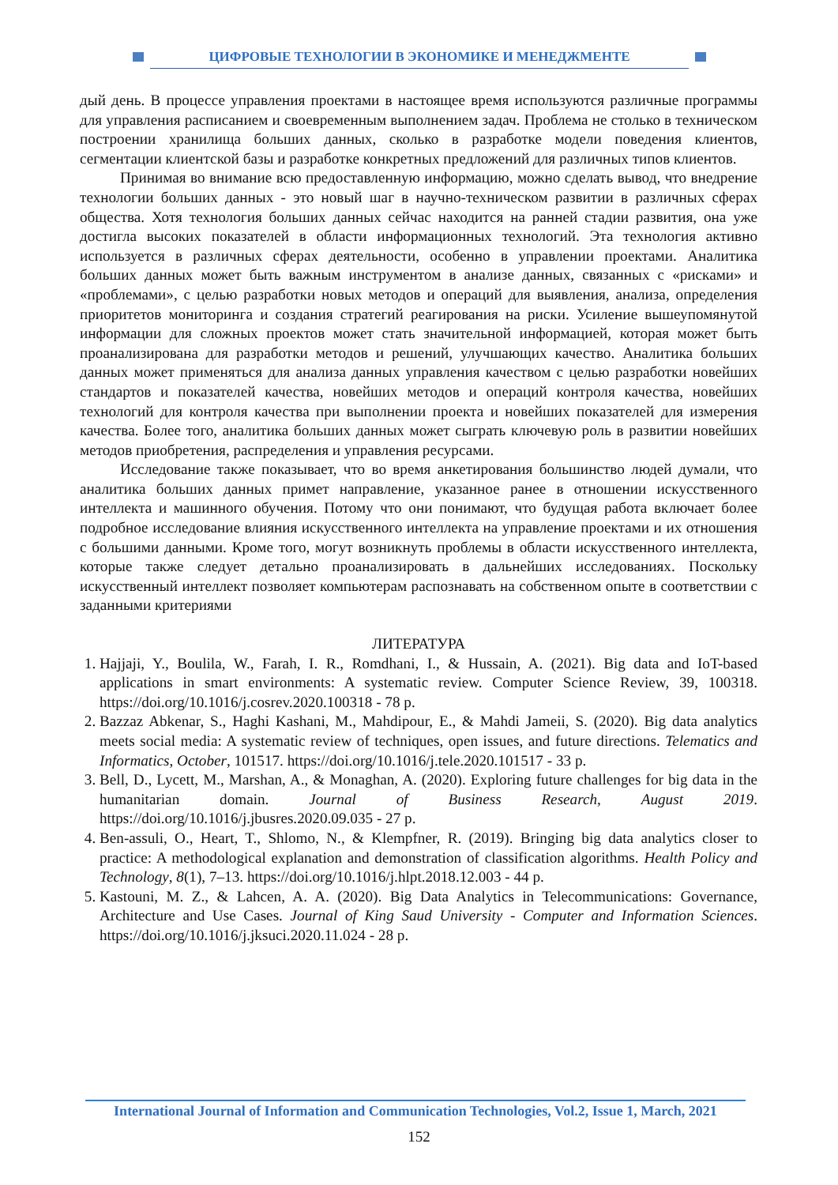ЦИФРОВЫЕ ТЕХНОЛОГИИ В ЭКОНОМИКЕ И МЕНЕДЖМЕНТЕ
дый день. В процессе управления проектами в настоящее время используются различные программы для управления расписанием и своевременным выполнением задач. Проблема не столько в техническом построении хранилища больших данных, сколько в разработке модели поведения клиентов, сегментации клиентской базы и разработке конкретных предложений для различных типов клиентов.
Принимая во внимание всю предоставленную информацию, можно сделать вывод, что внедрение технологии больших данных - это новый шаг в научно-техническом развитии в различных сферах общества. Хотя технология больших данных сейчас находится на ранней стадии развития, она уже достигла высоких показателей в области информационных технологий. Эта технология активно используется в различных сферах деятельности, особенно в управлении проектами. Аналитика больших данных может быть важным инструментом в анализе данных, связанных с «рисками» и «проблемами», с целью разработки новых методов и операций для выявления, анализа, определения приоритетов мониторинга и создания стратегий реагирования на риски. Усиление вышеупомянутой информации для сложных проектов может стать значительной информацией, которая может быть проанализирована для разработки методов и решений, улучшающих качество. Аналитика больших данных может применяться для анализа данных управления качеством с целью разработки новейших стандартов и показателей качества, новейших методов и операций контроля качества, новейших технологий для контроля качества при выполнении проекта и новейших показателей для измерения качества. Более того, аналитика больших данных может сыграть ключевую роль в развитии новейших методов приобретения, распределения и управления ресурсами.
Исследование также показывает, что во время анкетирования большинство людей думали, что аналитика больших данных примет направление, указанное ранее в отношении искусственного интеллекта и машинного обучения. Потому что они понимают, что будущая работа включает более подробное исследование влияния искусственного интеллекта на управление проектами и их отношения с большими данными. Кроме того, могут возникнуть проблемы в области искусственного интеллекта, которые также следует детально проанализировать в дальнейших исследованиях. Поскольку искусственный интеллект позволяет компьютерам распознавать на собственном опыте в соответствии с заданными критериями
ЛИТЕРАТУРА
1. Hajjaji, Y., Boulila, W., Farah, I. R., Romdhani, I., & Hussain, A. (2021). Big data and IoT-based applications in smart environments: A systematic review. Computer Science Review, 39, 100318. https://doi.org/10.1016/j.cosrev.2020.100318 - 78 p.
2. Bazzaz Abkenar, S., Haghi Kashani, M., Mahdipour, E., & Mahdi Jameii, S. (2020). Big data analytics meets social media: A systematic review of techniques, open issues, and future directions. Telematics and Informatics, October, 101517. https://doi.org/10.1016/j.tele.2020.101517 - 33 p.
3. Bell, D., Lycett, M., Marshan, A., & Monaghan, A. (2020). Exploring future challenges for big data in the humanitarian domain. Journal of Business Research, August 2019. https://doi.org/10.1016/j.jbusres.2020.09.035 - 27 p.
4. Ben-assuli, O., Heart, T., Shlomo, N., & Klempfner, R. (2019). Bringing big data analytics closer to practice: A methodological explanation and demonstration of classification algorithms. Health Policy and Technology, 8(1), 7–13. https://doi.org/10.1016/j.hlpt.2018.12.003 - 44 p.
5. Kastouni, M. Z., & Lahcen, A. A. (2020). Big Data Analytics in Telecommunications: Governance, Architecture and Use Cases. Journal of King Saud University - Computer and Information Sciences. https://doi.org/10.1016/j.jksuci.2020.11.024 - 28 p.
International Journal of Information and Communication Technologies, Vol.2, Issue 1, March, 2021
152